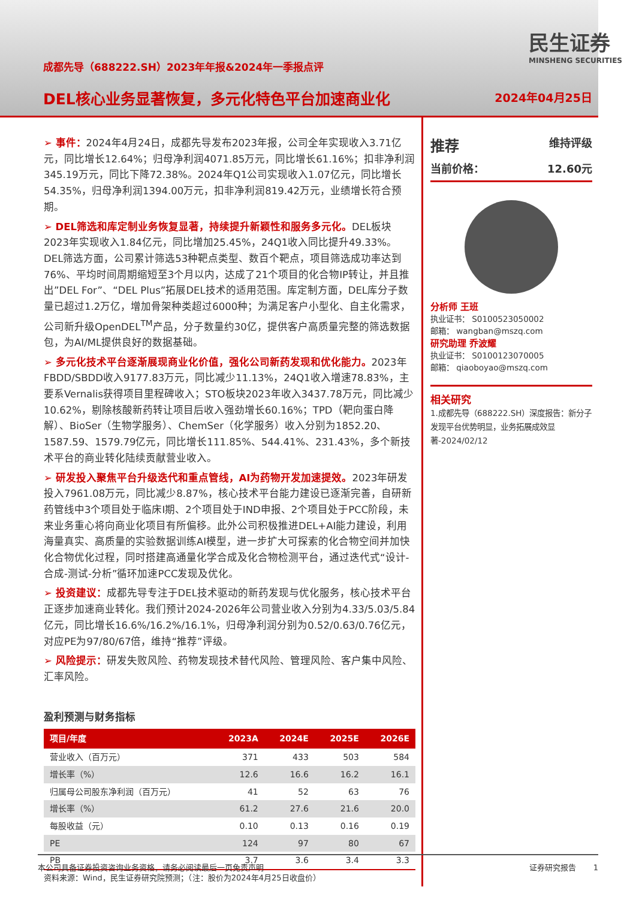成都先导（688222.SH）2023年年报&2024年一季报点评
DEL核心业务显著恢复，多元化特色平台加速商业化
民生证券
MINSHENG SECURITIES
2024年04月25日
➢ 事件：2024年4月24日，成都先导发布2023年报，公司全年实现收入3.71亿元，同比增长12.64%；归母净利润4071.85万元，同比增长61.16%；扣非净利润345.19万元，同比下降72.38%。2024年Q1公司实现收入1.07亿元，同比增长54.35%，归母净利润1394.00万元，扣非净利润819.42万元，业绩增长符合预期。
➢ DEL筛选和库定制业务恢复显著，持续提升新颖性和服务多元化。DEL板块2023年实现收入1.84亿元，同比增加25.45%，24Q1收入同比提升49.33%。DEL筛选方面，公司累计筛选53种靶点类型、数百个靶点，项目筛选成功率达到76%、平均时间周期缩短至3个月以内，达成了21个项目的化合物IP转让，并且推出”DEL For”、“DEL Plus”拓展DEL技术的适用范围。库定制方面，DEL库分子数量已超过1.2万亿，增加骨架种类超过6000种；为满足客户小型化、自主化需求，公司新升级OpenDEL<sup>TM</sup>产品，分子数量约30亿，提供客户高质量完整的筛选数据包，为AI/ML提供良好的数据基础。
➢ 多元化技术平台逐渐展现商业化价值，强化公司新药发现和优化能力。2023年FBDD/SBDD收入9177.83万元，同比减少11.13%，24Q1收入增速78.83%，主要系Vernalis获得项目里程碑收入；STO板块2023年收入3437.78万元，同比减少10.62%，剔除核酸新药转让项目后收入强劲增长60.16%；TPD（靶向蛋白降解）、BioSer（生物学服务）、ChemSer（化学服务）收入分别为1852.20、1587.59、1579.79亿元，同比增长111.85%、544.41%、231.43%，多个新技术平台的商业转化陆续贡献营业收入。
➢ 研发投入聚焦平台升级迭代和重点管线，AI为药物开发加速提效。2023年研发投入7961.08万元，同比减少8.87%，核心技术平台能力建设已逐渐完善，自研新药管线中3个项目处于临床I期、2个项目处于IND申报、2个项目处于PCC阶段，未来业务重心将向商业化项目有所偏移。此外公司积极推进DEL+AI能力建设，利用海量真实、高质量的实验数据训练AI模型，进一步扩大可探索的化合物空间并加快化合物优化过程，同时搭建高通量化学合成及化合物检测平台，通过迭代式“设计-合成-测试-分析”循环加速PCC发现及优化。
➢ 投资建议：成都先导专注于DEL技术驱动的新药发现与优化服务，核心技术平台正逐步加速商业转化。我们预计2024-2026年公司营业收入分别为4.33/5.03/5.84亿元，同比增长16.6%/16.2%/16.1%，归母净利润分别为0.52/0.63/0.76亿元，对应PE为97/80/67倍，维持“推荐”评级。
➢ 风险提示：研发失败风险、药物发现技术替代风险、管理风险、客户集中风险、汇率风险。
盈利预测与财务指标
| 项目/年度 | 2023A | 2024E | 2025E | 2026E |
| --- | --- | --- | --- | --- |
| 营业收入（百万元） | 371 | 433 | 503 | 584 |
| 增长率（%） | 12.6 | 16.6 | 16.2 | 16.1 |
| 归属母公司股东净利润（百万元） | 41 | 52 | 63 | 76 |
| 增长率（%） | 61.2 | 27.6 | 21.6 | 20.0 |
| 每股收益（元） | 0.10 | 0.13 | 0.16 | 0.19 |
| PE | 124 | 97 | 80 | 67 |
| PB | 3.7 | 3.6 | 3.4 | 3.3 |
资料来源：Wind，民生证券研究院预测；（注：股价为2024年4月25日收盘价）
推荐 维持评级
当前价格： 12.60元
分析师 王班
执业证书： S0100523050002
邮箱： wangban@mszq.com
研究助理 乔波耀
执业证书： S0100123070005
邮箱： qiaoboyao@mszq.com
相关研究
1.成都先导（688222.SH）深度报告：新分子发现平台优势明显，业务拓展成效显著-2024/02/12
本公司具备证券投资咨询业务资格，请务必阅读最后一页免责声明 证券研究报告 1